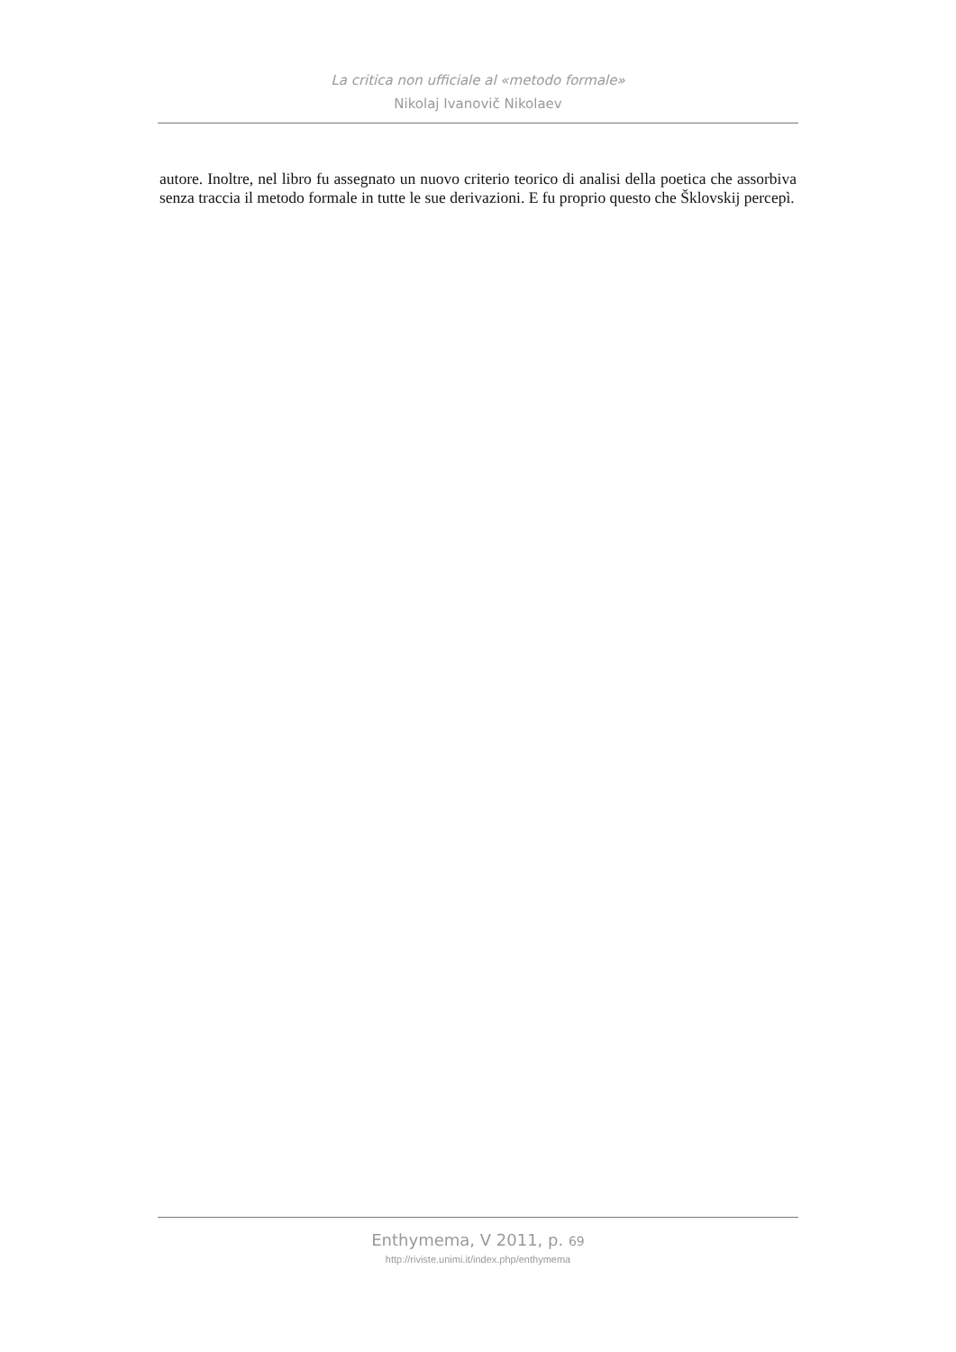La critica non ufficiale al «metodo formale»
Nikolaj Ivanovič Nikolaev
autore. Inoltre, nel libro fu assegnato un nuovo criterio teorico di analisi della poetica che assorbiva senza traccia il metodo formale in tutte le sue derivazioni. E fu proprio questo che Šklovskij percepì.
Enthymema, V 2011, p. 69
http://riviste.unimi.it/index.php/enthymema